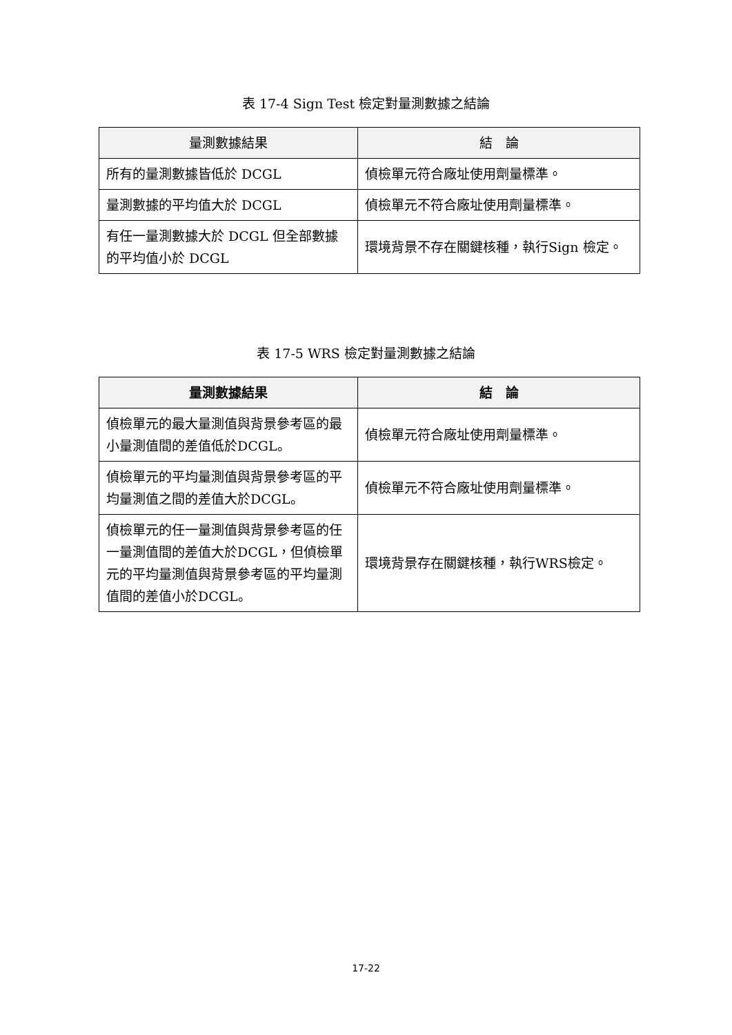表 17-4 Sign Test 檢定對量測數據之結論
| 量測數據結果 | 結 論 |
| --- | --- |
| 所有的量測數據皆低於 DCGL | 偵檢單元符合廠址使用劑量標準。 |
| 量測數據的平均值大於 DCGL | 偵檢單元不符合廠址使用劑量標準。 |
| 有任一量測數據大於 DCGL 但全部數據的平均值小於 DCGL | 環境背景不存在關鍵核種，執行Sign 檢定。 |
表 17-5 WRS 檢定對量測數據之結論
| 量測數據結果 | 結 論 |
| --- | --- |
| 偵檢單元的最大量測值與背景參考區的最小量測值間的差值低於DCGL。 | 偵檢單元符合廠址使用劑量標準。 |
| 偵檢單元的平均量測值與背景參考區的平均量測值之間的差值大於DCGL。 | 偵檢單元不符合廠址使用劑量標準。 |
| 偵檢單元的任一量測值與背景參考區的任一量測值間的差值大於DCGL，但偵檢單元的平均量測值與背景參考區的平均量測值間的差值小於DCGL。 | 環境背景存在關鍵核種，執行WRS檢定。 |
17-22